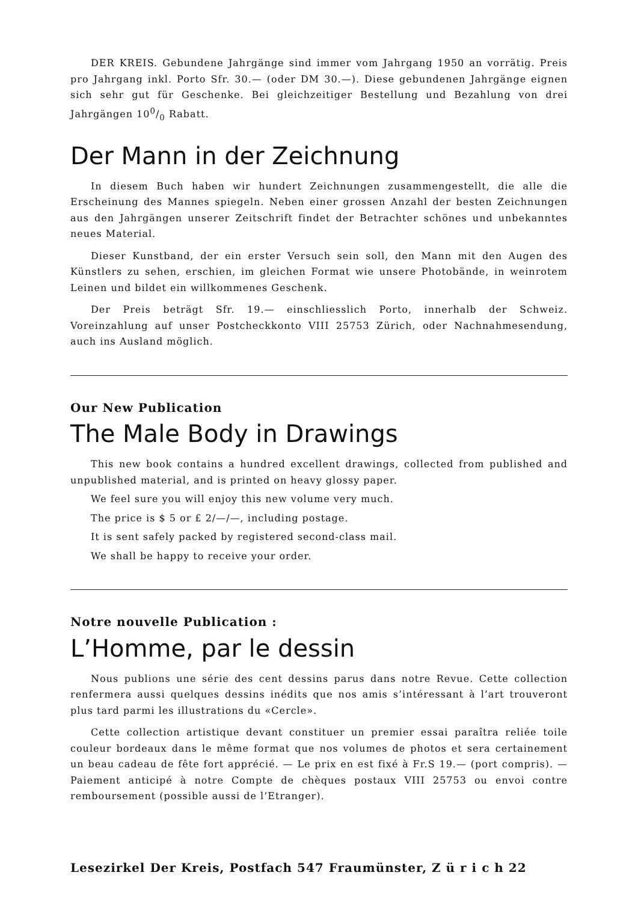DER KREIS. Gebundene Jahrgänge sind immer vom Jahrgang 1950 an vorrätig. Preis pro Jahrgang inkl. Porto Sfr. 30.— (oder DM 30.—). Diese gebundenen Jahrgänge eignen sich sehr gut für Geschenke. Bei gleichzeitiger Bestellung und Bezahlung von drei Jahrgängen 100/0 Rabatt.
Der Mann in der Zeichnung
In diesem Buch haben wir hundert Zeichnungen zusammengestellt, die alle die Erscheinung des Mannes spiegeln. Neben einer grossen Anzahl der besten Zeichnungen aus den Jahrgängen unserer Zeitschrift findet der Betrachter schönes und unbekanntes neues Material.
Dieser Kunstband, der ein erster Versuch sein soll, den Mann mit den Augen des Künstlers zu sehen, erschien, im gleichen Format wie unsere Photobände, in weinrotem Leinen und bildet ein willkommenes Geschenk.
Der Preis beträgt Sfr. 19.— einschliesslich Porto, innerhalb der Schweiz. Voreinzahlung auf unser Postcheckkonto VIII 25753 Zürich, oder Nachnahmesendung, auch ins Ausland möglich.
Our New Publication
The Male Body in Drawings
This new book contains a hundred excellent drawings, collected from published and unpublished material, and is printed on heavy glossy paper.
We feel sure you will enjoy this new volume very much.
The price is $ 5 or £ 2/—/—, including postage.
It is sent safely packed by registered second-class mail.
We shall be happy to receive your order.
Notre nouvelle Publication :
L’Homme, par le dessin
Nous publions une série des cent dessins parus dans notre Revue. Cette collection renfermera aussi quelques dessins inédits que nos amis s’intéressant à l’art trouveront plus tard parmi les illustrations du «Cercle».
Cette collection artistique devant constituer un premier essai paraîtra reliée toile couleur bordeaux dans le même format que nos volumes de photos et sera certainement un beau cadeau de fête fort apprécié. — Le prix en est fixé à Fr.S 19.— (port compris). — Paiement anticipé à notre Compte de chèques postaux VIII 25753 ou envoi contre remboursement (possible aussi de l’Etranger).
Lesezirkel Der Kreis, Postfach 547 Fraumünster, Z ü r i c h 22